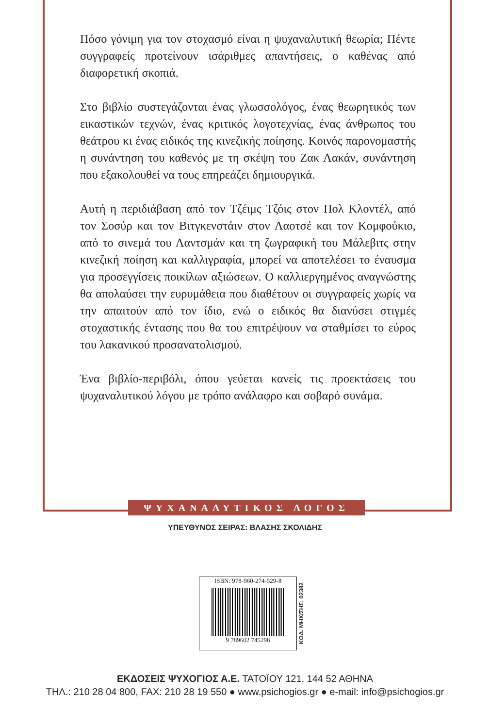Πόσο γόνιμη για τον στοχασμό είναι η ψυχαναλυτική θεωρία; Πέντε συγγραφείς προτείνουν ισάριθμες απαντήσεις, ο καθένας από διαφορετική σκοπιά.
Στο βιβλίο συστεγάζονται ένας γλωσσολόγος, ένας θεωρητικός των εικαστικών τεχνών, ένας κριτικός λογοτεχνίας, ένας άνθρωπος του θεάτρου κι ένας ειδικός της κινεζικής ποίησης. Κοινός παρονομαστής η συνάντηση του καθενός με τη σκέψη του Ζακ Λακάν, συνάντηση που εξακολουθεί να τους επηρεάζει δημιουργικά.
Αυτή η περιδιάβαση από τον Τζέιμς Τζόις στον Πολ Κλοντέλ, από τον Σοσύρ και τον Βιτγκενστάιν στον Λαοτσέ και τον Κομφούκιο, από το σινεμά του Λαντσμάν και τη ζωγραφική του Μάλεβιτς στην κινεζική ποίηση και καλλιγραφία, μπορεί να αποτελέσει το έναυσμα για προσεγγίσεις ποικίλων αξιώσεων. Ο καλλιεργημένος αναγνώστης θα απολαύσει την ευρυμάθεια που διαθέτουν οι συγγραφείς χωρίς να την απαιτούν από τον ίδιο, ενώ ο ειδικός θα διανύσει στιγμές στοχαστικής έντασης που θα του επιτρέψουν να σταθμίσει το εύρος του λακανικού προσανατολισμού.
Ένα βιβλίο-περιβόλι, όπου γεύεται κανείς τις προεκτάσεις του ψυχαναλυτικού λόγου με τρόπο ανάλαφρο και σοβαρό συνάμα.
ΨΥΧΑΝΑΛΥΤΙΚΟΣ ΛΟΓΟΣ
ΥΠΕΥΘΥΝΟΣ ΣΕΙΡΑΣ: ΒΛΑΣΗΣ ΣΚΟΛΙΔΗΣ
ISBN: 978-960-274-529-8
9 789602 745298
ΚΩΔ. ΜΗΧ/ΣΗΣ: 02382
ΕΚΔΟΣΕΙΣ ΨΥΧΟΓΙΟΣ Α.Ε. ΤΑΤΟΪΟΥ 121, 144 52 ΑΘΗΝΑ
ΤΗΛ.: 210 28 04 800, FAX: 210 28 19 550 ● www.psichogios.gr ● e-mail: info@psichogios.gr